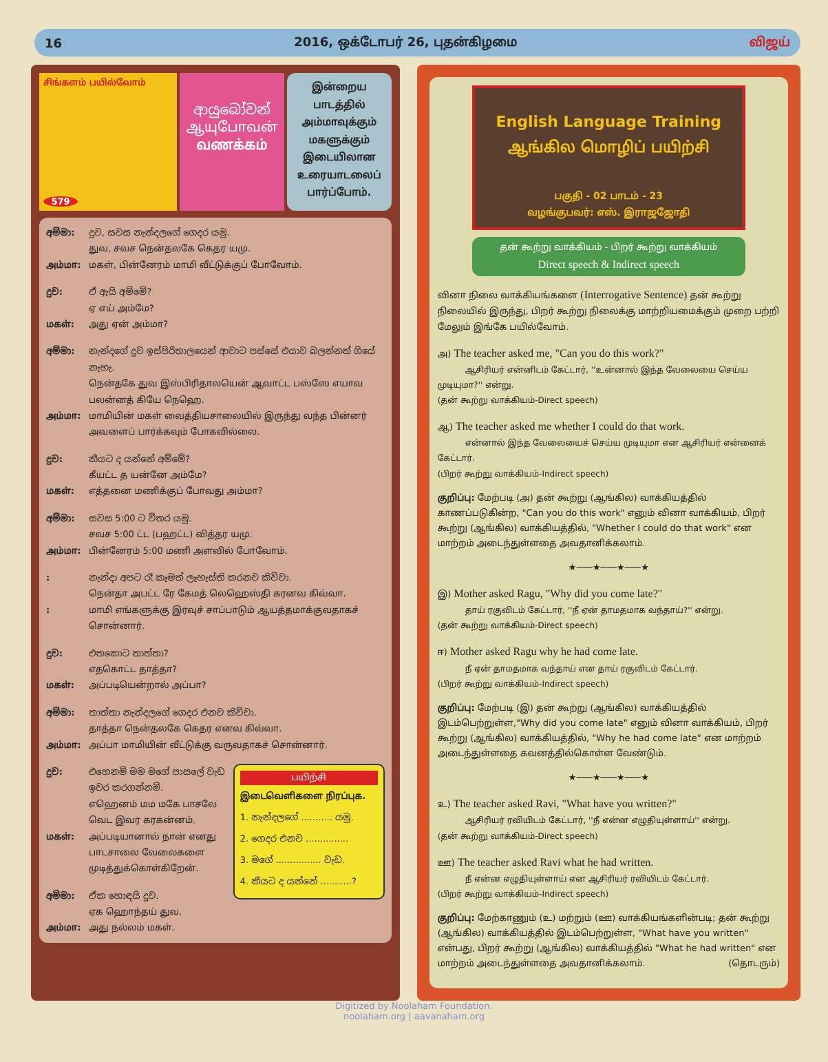16 2016, ஒக்டோபர் 26, புதன்கிழமை விஜய்
சிங்களம் பயில்வோம்
579
ආයුබෝවන්
ஆயுபோவன்
வணக்கம்
இன்றைய பாடத்தில் அம்மாவுக்கும் மகளுக்கும் இடையிலான உரையாடலைப் பார்ப்போம்.
අම්මා: දුව, සවස නැන්දලගේ ගෙදර යමු.
துவ, சவச நென்தலகே கெதர யமு.
அம்மா: மகள், பின்னேரம் மாமி வீட்டுக்குப் போவோம்.
දුව: ඒ ඇයි අම්මේ?
ஏ எய் அம்மே?
மகள்: அது ஏன் அம்மா?
අම්මා: නැන්දගේ දුව ඉස්පිරිතාලයෙන් ආවාට පස්සේ එයාව බලන්නත් ගියේ නැහැ.
நென்தகே துவ இஸ்பிரிதாலயென் ஆவாட்ட பஸ்ஸே எயாவ பலன்னத் கியே நெஹெ.
அம்மா: மாமியின் மகள் வைத்தியசாலையில் இருந்து வந்த பின்னர் அவளைப் பார்க்கவும் போகவில்லை.
දුව: කීයට ද යන්නේ අම්මේ?
கீயட்ட த யன்னே அம்மே?
மகள்: எத்தனை மணிக்குப் போவது அம்மா?
අම්මා: සවස 5:00 ට විතර යමු.
சவச 5:00 ட்ட (பஹட்ட) வித்தர யமு.
அம்மா: பின்னேரம் 5:00 மணி அளவில் போவோம்.
: නැන්දා අපට රෑ කෑමත් ලෑහැස්ති කරනව කිව්වා.
நென்தா அபட்ட ரே கேமத் லெஹெஸ்தி கரனவ கிவ்வா.
: மாமி எங்களுக்கு இரவுச் சாப்பாடும் ஆயத்தமாக்குவதாகச் சொன்னார்.
දුව: එතකොට තාත්තා?
எதகொட்ட தாத்தா?
மகள்: அப்படியென்றால் அப்பா?
අම්මා: තාත්තා නැන්දලගේ ගෙදර එනව කිව්වා.
தாத்தா நென்தலகே கெதர எனவ கிவ்வா.
அம்மா: அப்பா மாமியின் வீட்டுக்கு வருவதாகச் சொன்னார்.
பயிற்சி
இடைவெளிகளை நிரப்புக.
1. නැන්දලගේ ........... යමු.
2. ගෙදර එනව ...............
3. මගේ ................ වැඩ.
4. කීයට ද යන්නේ ...........?
දුව: එහෙනම් මම මගේ පාසලේ වැඩ ඉවර කරගන්නම්.
எஹெனம் மம மகே பாசலே வெட இவர கரகன்னம்.
மகள்: அப்படியானால் நான் எனது பாடசாலை வேலைகளை முடித்துக்கொள்கிறேன்.
අම්මා: ඒක හොඳයි දුව.
ஏக ஹொந்தய் துவ.
அம்மா: அது நல்லம் மகள்.
English Language Training
ஆங்கில மொழிப் பயிற்சி
பகுதி - 02 பாடம் - 23
வழங்குபவர்: எஸ். இராஜஜோதி
தன் கூற்று வாக்கியம் - பிறர் கூற்று வாக்கியம்
Direct speech & Indirect speech
வினா நிலை வாக்கியங்களை (Interrogative Sentence) தன் கூற்று நிலையில் இருந்து, பிறர் கூற்று நிலைக்கு மாற்றியமைக்கும் முறை பற்றி மேலும் இங்கே பயில்வோம்.
அ) The teacher asked me, "Can you do this work?"
ஆசிரியர் என்னிடம் கேட்டார், ''உன்னால் இந்த வேலையை செய்ய முடியுமா?'' என்று.
(தன் கூற்று வாக்கியம்-Direct speech)
ஆ) The teacher asked me whether I could do that work.
என்னால் இந்த வேலையைச் செய்ய முடியுமா என ஆசிரியர் என்னைக் கேட்டார்.
(பிறர் கூற்று வாக்கியம்-Indirect speech)
குறிப்பு: மேற்படி (அ) தன் கூற்று (ஆங்கில) வாக்கியத்தில் காணப்படுகின்ற, "Can you do this work" எனும் வினா வாக்கியம், பிறர் கூற்று (ஆங்கில) வாக்கியத்தில், "Whether I could do that work" என மாற்றம் அடைந்துள்ளதை அவதானிக்கலாம்.
★───★───★───★
இ) Mother asked Ragu, "Why did you come late?"
தாய் ரகுவிடம் கேட்டார், ''நீ ஏன் தாமதமாக வந்தாய்?'' என்று.
(தன் கூற்று வாக்கியம்-Direct speech)
ஈ) Mother asked Ragu why he had come late.
நீ ஏன் தாமதமாக வந்தாய் என தாய் ரகுவிடம் கேட்டார்.
(பிறர் கூற்று வாக்கியம்-Indirect speech)
குறிப்பு: மேற்படி (இ) தன் கூற்று (ஆங்கில) வாக்கியத்தில் இடம்பெற்றுள்ள,"Why did you come late" எனும் வினா வாக்கியம், பிறர் கூற்று (ஆங்கில) வாக்கியத்தில், "Why he had come late" என மாற்றம் அடைந்துள்ளதை கவனத்தில்கொள்ள வேண்டும்.
★───★───★───★
உ) The teacher asked Ravi, "What have you written?"
ஆசிரியர் ரவியிடம் கேட்டார், ''நீ என்ன எழுதியுள்ளாய்'' என்று.
(தன் கூற்று வாக்கியம்-Direct speech)
ஊ) The teacher asked Ravi what he had written.
நீ என்ன எழுதியுள்ளாய் என ஆசிரியர் ரவியிடம் கேட்டார்.
(பிறர் கூற்று வாக்கியம்-Indirect speech)
குறிப்பு: மேற்காணும் (உ) மற்றும் (ஊ) வாக்கியங்களின்படி; தன் கூற்று (ஆங்கில) வாக்கியத்தில் இடம்பெற்றுள்ள, "What have you written" என்பது, பிறர் கூற்று (ஆங்கில) வாக்கியத்தில் "What he had written" என மாற்றம் அடைந்துள்ளதை அவதானிக்கலாம். (தொடரும்)
Digitized by Noolaham Foundation.
noolaham.org | aavanaham.org